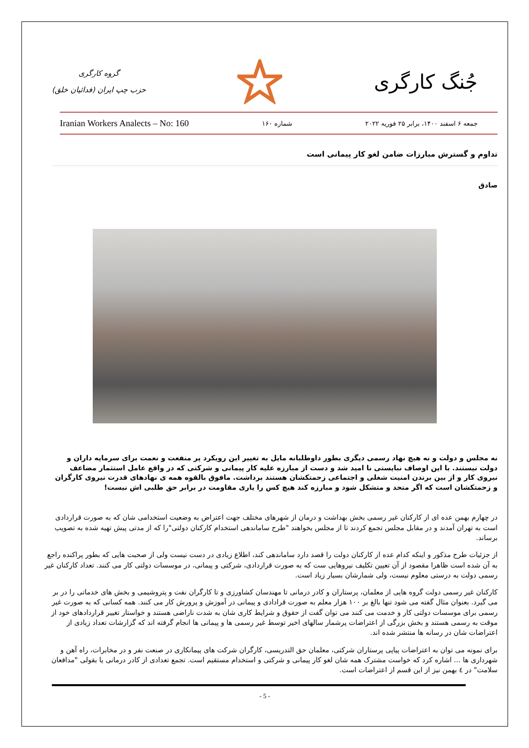گروه کارگری
حزب چپ ایران (فدائیان خلق)
جُنگ کارگری
Iranian Workers Analects – No: 160 شماره ۱۶۰ جمعه ۶ اسفند ۱۴۰۰، برابر ۲۵ فوریه ۲۰۲۲
تداوم و گسترش مبارزات ضامن لغو کار پیمانی است
صادق
نه مجلس و دولت و نه هیچ نهاد رسمی دیگری بطور داوطلبانه مایل به تغییر این رویکرد پر منفعت و نعمت برای سرمایه داران و دولت نیستند. با این اوصاف نبایستی نا امید شد و دست از مبارزه علیه کار پیمانی و شرکتی که در واقع عامل استثمار مضاعف نیروی کار و از بین برندن امنیت شغلی و اجتماعی زحمتکشان هستند برداشت. مافوق بالقوه همه ی نهادهای قدرت نیروی کارگران و زحمتکشان است که اگر متحد و متشکل شود و مبارزه کند هیچ کس را یاری مقاومت در برابر حق طلبی اش نیست!
در چهارم بهمن عده ای از کارکنان غیر رسمی بخش بهداشت و درمان از شهرهای مختلف جهت اعتراض به وضعیت استخدامی شان که به صورت قراردادی است به تهران آمدند و در مقابل مجلس تجمع کردند تا از مجلس بخواهند "طرح ساماندهی استخدام کارکنان دولتی"را که از مدتی پیش تهیه شده به تصویب برساند.
از جزئیات طرح مذکور و اینکه کدام عده از کارکنان دولت را قصد دارد ساماندهی کند، اطلاع زیادی در دست نیست ولی از صحبت هایی که بطور پراکنده راجع به آن شده است ظاهرا مقصود از آن تعیین تکلیف نیروهایی ست که به صورت قراردادی، شرکتی و پیمانی، در موسسات دولتی کار می کنند. تعداد کارکنان غیر رسمی دولت به درستی معلوم نیست، ولی شمارشان بسیار زیاد است.
کارکنان غیر رسمی دولت گروه هایی از معلمان، پرستاران و کادر درمانی تا مهندسان کشاورزی و تا کارگران نفت و پتروشیمی و بخش های خدماتی را در بر می گیرد. بعنوان مثال گفته می شود تنها بالغ بر ۱۰۰ هزار معلم به صورت قرادادی و پیمانی در آموزش و پرورش کار می کنند. همه کسانی که به صورت غیر رسمی برای موسسات دولتی کار و خدمت می کنند می توان گفت از حقوق و شرایط کاری شان به شدت ناراضی هستند و خواستار تغییر قراردادهای خود از موقت به رسمی هستند و بخش بزرگی از اعتراضات پرشمار سالهای اخیر توسط غیر رسمی ها و پیمانی ها انجام گرفته اند که گزارشات تعداد زیادی از اعتراضات شان در رسانه ها منتشر شده اند.
برای نمونه می توان به اعتراضات پیاپی پرستاران شرکتی، معلمان حق التدریسی، کارگران شرکت های پیمانکاری در صنعت نفر و در مخابرات، راه آهن و شهرداری ها ... اشاره کرد که خواست مشترک همه شان لغو کار پیمانی و شرکتی و استخدام مستقیم است. تجمع تعدادی از کادر درمانی یا بقولی "مدافعان سلامت" در ٤ بهمن نیز از این قسم از اعتراضات است.
- 5 -